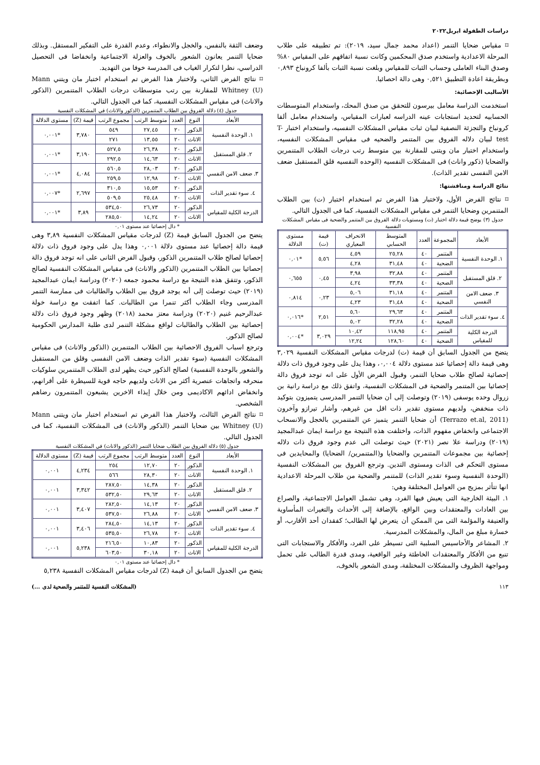دراسات الطفولة ابريل٢٠٢٢
⌑ مقياس ضحايا التنمر (اعداد محمد جمال سيد، ٢٠١٩): تم تطبيقه على طلاب المرحلة الاعدادية واستخدم صدق المحكمين وكانت نسبة اتفاقهم على المقياس ٨٠% وصدق البناء العاملى وحساب الثبات للمقياس وبلغت نسبة الثبات بألفا كرونباخ ٠,٨٩٣ وبطريقة اعادة التطبيق ٠,٥٢١ وهى دالة احصائيا.
الأساليب الإحصائية:
استخدمت الدراسة معامل بيرسون للتحقق من صدق المحك، واستخدام المتوسطات الحسابيه لتحديد استجابات عينه الدراسه لعبارات المقياس، واستخدام معامل ألفا كرونباخ والتجزئة النصفية لبيان ثبات مقياس المشكلات النفسيه، واستخدام اختبار T- test لبيان دلاله الفروق بين المتنمر والضحيه فى مقياس المشكلات النفسيه، واستخدام اختبار مان ويتنى للمقارنة بين متوسط رتب درجات الطلاب المتنمرين والضحايا (ذكور واناث) فى المشكلات النفسيه (الوحده النفسيه قلق المستقبل ضعف الامن النفسى تقدير الذات).
نتائج الدراسة ومناقشتها:
⌑ نتائج الفرض الأول، ولاختبار هذا الفرض تم استخدام اختبار (ت) بين الطلاب المتنمرين وضحايا التنمر فى مقياس المشكلات النفسية، كما فى الجدول التالي.
جدول (٣) يوضح قيمة دلالة اختبار (ت) ومستويات دلالة الفروق بين المتنمر والضحية فى مقياس المشكلات النفسية
| الأبعاد | المجموعة | العدد | المتوسط الحسابي | الانحراف المعياري | قيمة (ت) | مستوى الدلالة |
| --- | --- | --- | --- | --- | --- | --- |
| ١. الوحدة النفسية | المتنمر | ٤٠ | ٢٥,٢٨ | ٤,٥٩ | ٥,٥٦ | *٠,٠١ |
| | الضحية | ٤٠ | ٣١,٤٨ | ٤,٢٨ | | |
| ٢. قلق المستقبل | المتنمر | ٤٠ | ٣٢,٨٨ | ٣,٩٨ | ٠,٤٥ | ٠,٦٥٥ |
| | الضحية | ٤٠ | ٣٣,٣٨ | ٤,٢٤ | | |
| ٣. ضعف الامن النفسي | المتنمر | ٤٠ | ٣١,١٨ | ٥,٠٦ | ٠,٢٣ | ٠,٨١٤ |
| | الضحية | ٤٠ | ٣١,٤٨ | ٤,٢٣ | | |
| ٤. سوء تقدير الذات | المتنمر | ٤٠ | ٢٩,٦٣ | ٥,٦٠ | ٢,٥١ | *٠,٠١٦ |
| | الضحية | ٤٠ | ٣٢,٢٨ | ٥,٠٢ | | |
| الدرجة الكلية للمقياس | المتنمر | ٤٠ | ١١٨,٩٥ | ١٠,٤٢ | ٣,٠٢٩ | *٠,٠٠٤ |
| | الضحية | ٤٠ | ١٢٨,٦٠ | ١٢,٢٤ | | |
يتضح من الجدول السابق أن قيمة (ت) لدرجات مقياس المشكلات النفسية ٣,٠٢٩ وهى قيمة دالة إحصائيا عند مستوى دلالة ٠,٠٠٤، وهذا يدل على وجود فروق ذات دلالة إحصائية لصالح طلاب ضحايا التنمر، وقبول الفرض الأول على انه توجد فروق دالة إحصائيا بين المتنمر والضحية فى المشكلات النفسية، واتفق ذلك مع دراسة رانية بن زروال وحده يوسفى (٢٠١٩) وتوصلت إلى أن ضحايا التنمر المدرسى يتميزون بتوكيد ذات منخفض، ولديهم مستوى تقدير ذات اقل من غيرهم، وأشار تيرازو وآخرون (Terrazo et.al, 2011) أن ضحايا التنمر يتميز عن المتنمرين بالخجل والانسحاب الاجتماعى وانخفاض مفهوم الذات، واختلفت هذه النتيجة مع دراسة ايمان عبدالمجيد (٢٠١٩) ودراسة علا نصر (٢٠٢١) حيث توصلت الى عدم وجود فروق ذات دلاله إحصائية بين مجموعات المتنمرين والضحايا و(المتنمرين/ الضحايا) والمحايدين فى مستوى التحكم فى الذات ومستوى التدين. وترجع الفروق بين المشكلات النفسية (الوحدة النفسية وسوء تقدير الذات) للمتنمر والضحية من طلاب المرحلة الاعدادية انها تتأثر بمزيج من العوامل المختلفة وهي:
١. البيئة الخارجية التى يعيش فيها الفرد، وهى تشمل العوامل الاجتماعية، والصراع بين العادات والمعتقدات وبين الواقع، بالإضافة إلى الأحداث والتغيرات المأساوية والعنيفة والمؤلمة التى من الممكن أن يتعرض لها الطالب؛ كفقدان أحد الأقارب، أو خسارة مبلغ من المال، والمشكلات المدرسية.
٢. المشاعر والأحاسيس السلبية التى تسيطر على الفرد، والأفكار والاستجابات التى تنبع من الأفكار والمعتقدات الخاطئة وغير الواقعية، ومدى قدرة الطالب على تحمل ومواجهة الظروف والمشكلات المختلفة، ومدى الشعور بالخوف،
وضعف الثقة بالنفس، والخجل والانطواء، وعدم القدرة على التفكير المستقل. وبذلك ضحايا التنمر يعانون الشعور بالخوف والعزلة الاجتماعية وانخفاضا فى التحصيل الدراسي، نظرا لتكرار الغياب فى المدرسة خوفا من التهديد.
⌑ نتائج الفرض الثاني، ولاختبار هذا الفرض تم استخدام اختبار مان ويتني Mann Whitney (U) للمقارنة بين رتب متوسطات درجات الطلاب المتنمرين (الذكور والاناث) فى مقياس المشكلات النفسية، كما فى الجدول التالي.
جدول (٤) دلالة الفروق بين الطلاب المتنمرين (الذكور والاناث) في المشكلات النفسية
| الأبعاد | النوع | العدد | متوسط الرتب | مجموع الرتب | قيمة (Z) | مستوى الدلالة |
| --- | --- | --- | --- | --- | --- | --- |
| ١. الوحدة النفسية | الذكور | ٢٠ | ٢٧,٤٥ | ٥٤٩ | ٣,٧٨٠ | *٠,٠٠١ |
| | الاناث | ٢٠ | ١٣,٥٥ | ٢٧١ | | |
| ٢. قلق المستقبل | الذكور | ٢٠ | ٢٦,٣٨ | ٥٢٧,٥ | ٣,١٩٠ | *٠,٠٠١ |
| | الاناث | ٢٠ | ١٤,٦٣ | ٢٩٢,٥ | | |
| ٣. ضعف الامن النفسي | الذكور | ٢٠ | ٢٨,٠٣ | ٥٦٠,٥ | ٤,٠٨٤ | *٠,٠٠١ |
| | الاناث | ٢٠ | ١٢,٩٨ | ٢٥٩,٥ | | |
| ٤. سوء تقدير الذات | الذكور | ٢٠ | ١٥,٥٣ | ٣١٠,٥ | ٢,٦٩٧ | *٠,٠٠٧ |
| | الاناث | ٢٠ | ٢٥,٤٨ | ٥٠٩,٥ | | |
| الدرجة الكلية للمقياس | الذكور | ٢٠ | ٢٦,٧٣ | ٥٣٤,٥٠ | ٣,٨٩ | *٠,٠٠١ |
| | الاناث | ٢٠ | ١٤,٢٤ | ٢٨٥,٥٠ | | |
* دال إحصائيا عند مستوى ٠,٠١
يتضح من الجدول السابق قيمة (Z) لدرجات مقياس المشكلات النفسية ٣,٨٩ وهى قيمة دالة إحصائيا عند مستوى دلالة ٠,٠٠١ وهذا يدل على وجود فروق ذات دلالة إحصائيا لصالح طلاب المتنمرين الذكور، وقبول الفرض الثانى على انه توجد فروق دالة إحصائيا بين الطلاب المتنمرين (الذكور والاناث) فى مقياس المشكلات النفسية لصالح الذكور، وتتفق هذه النتيجة مع دراسة محمود جمعه (٢٠٢٠) ودراسة ايمان عبدالمجيد (٢٠١٩) حيث توصلت إلى أنه يوجد فروق بين الطلاب والطالبات فى ممارسة التنمر المدرسى وجاء الطلاب أكثر تنمرا من الطالبات. كما اتفقت مع دراسة خولة عبدالرحيم غنيم (٢٠٢٠) ودراسة معتز محمد (٢٠١٨) وظهر وجود فروق ذات دلالة إحصائية بين الطلاب والطالبات لواقع مشكلة التنمر لدى طلبة المدارس الحكومية لصالح الذكور.
وترجع اسباب الفروق الاحصائية بين الطلاب المتنمرين (الذكور والاناث) فى مقياس المشكلات النفسية (سوء تقدير الذات وضعف الامن النفسى وقلق من المستقبل والشعور بالوحدة النفسية) لصالح الذكور حيث يظهر لدى الطلاب المتنمرين سلوكيات منحرفه واتجاهات عنصرية أكثر من الاناث ولديهم حاجه قوية للسيطرة على أقرانهم، وانخفاض ادائهم الاكاديمى ومن خلال إيذاء الاخرين يشبعون المتنمرون رضاهم الشخصي.
⌑ نتائج الفرض الثالث، ولاختبار هذا الفرض تم استخدام اختبار مان ويتنى Mann Whitney (U) بين ضحايا التنمر (الذكور والاناث) فى المشكلات النفسية، كما فى الجدول التالي.
جدول (٥) دلالة الفروق بين الطلاب ضحايا التنمر (الذكور والاناث) في المشكلات النفسية
| الأبعاد | النوع | العدد | متوسط الرتب | مجموع الرتب | قيمة (Z) | مستوى الدلالة |
| --- | --- | --- | --- | --- | --- | --- |
| ١. الوحدة النفسية | الذكور | ٢٠ | ١٢,٧٠ | ٢٥٤ | ٤,٢٣٤ | ٠,٠٠١ |
| | الاناث | ٢٠ | ٢٨,٣٠ | ٥٦٦ | | |
| ٢. قلق المستقبل | الذكور | ٢٠ | ١٤,٣٨ | ٢٨٧,٥٠ | ٣,٣٤٢ | ٠,٠٠١ |
| | الاناث | ٢٠ | ٢٩,٦٣ | ٥٣٢,٥٠ | | |
| ٣. ضعف الامن النفسي | الذكور | ٢٠ | ١٤,١٣ | ٢٨٢,٥٠ | ٣,٤٠٧ | ٠,٠٠١ |
| | الاناث | ٢٠ | ٢٦,٨٨ | ٥٣٧,٥٠ | | |
| ٤. سوء تقدير الذات | الذكور | ٢٠ | ١٤,١٣ | ٢٨٤,٥٠ | ٣,٤٠٦ | ٠,٠٠١ |
| | الاناث | ٢٠ | ٢٦,٧٨ | ٥٣٥,٥٠ | | |
| الدرجة الكلية للمقياس | الذكور | ٢٠ | ١٠,٨٣ | ٢١٦,٥٠ | ٥,٢٣٨ | ٠,٠٠١ |
| | الاناث | ٢٠ | ٣٠,١٨ | ٦٠٣,٥٠ | | |
* دال إحصائيا عند مستوى ٠,٠١
يتضح من الجدول السابق أن قيمة (Z) لدرجات مقياس المشكلات النفسية ٥,٢٣٨
١١٣ (المشكلات النفسية للمتنمر والضحية لدى ...)